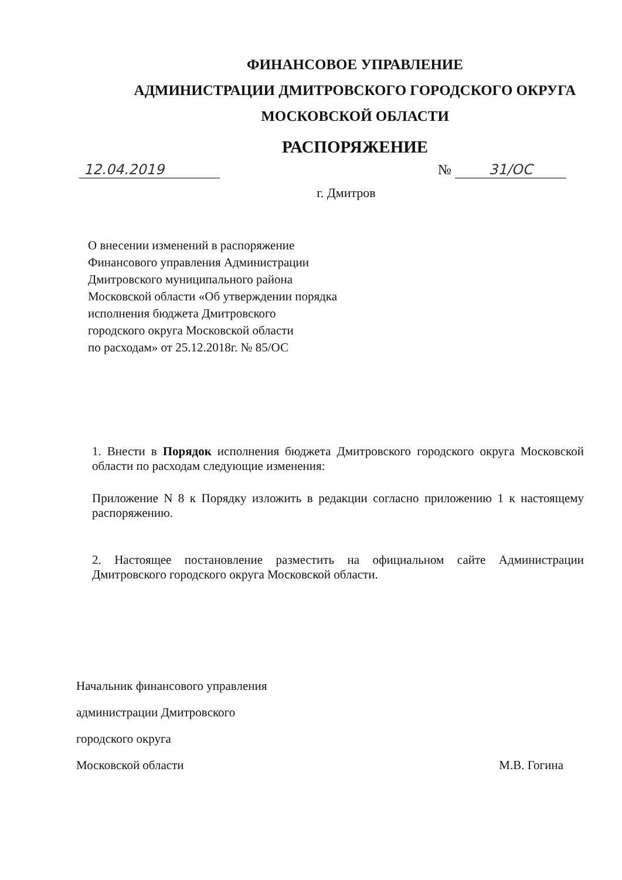ФИНАНСОВОЕ УПРАВЛЕНИЕ
АДМИНИСТРАЦИИ ДМИТРОВСКОГО ГОРОДСКОГО ОКРУГА
МОСКОВСКОЙ ОБЛАСТИ
РАСПОРЯЖЕНИЕ
12.04.2019 № 31/ОС
г. Дмитров
О внесении изменений в распоряжение
Финансового управления Администрации
Дмитровского муниципального района
Московской области «Об утверждении порядка
исполнения бюджета Дмитровского
городского округа Московской области
по расходам» от 25.12.2018г. № 85/ОС
1. Внести в Порядок исполнения бюджета Дмитровского городского округа Московской области по расходам следующие изменения:
Приложение N 8 к Порядку изложить в редакции согласно приложению 1 к настоящему распоряжению.
2. Настоящее постановление разместить на официальном сайте Администрации Дмитровского городского округа Московской области.
Начальник финансового управления
администрации Дмитровского
городского округа
Московской области М.В. Гогина